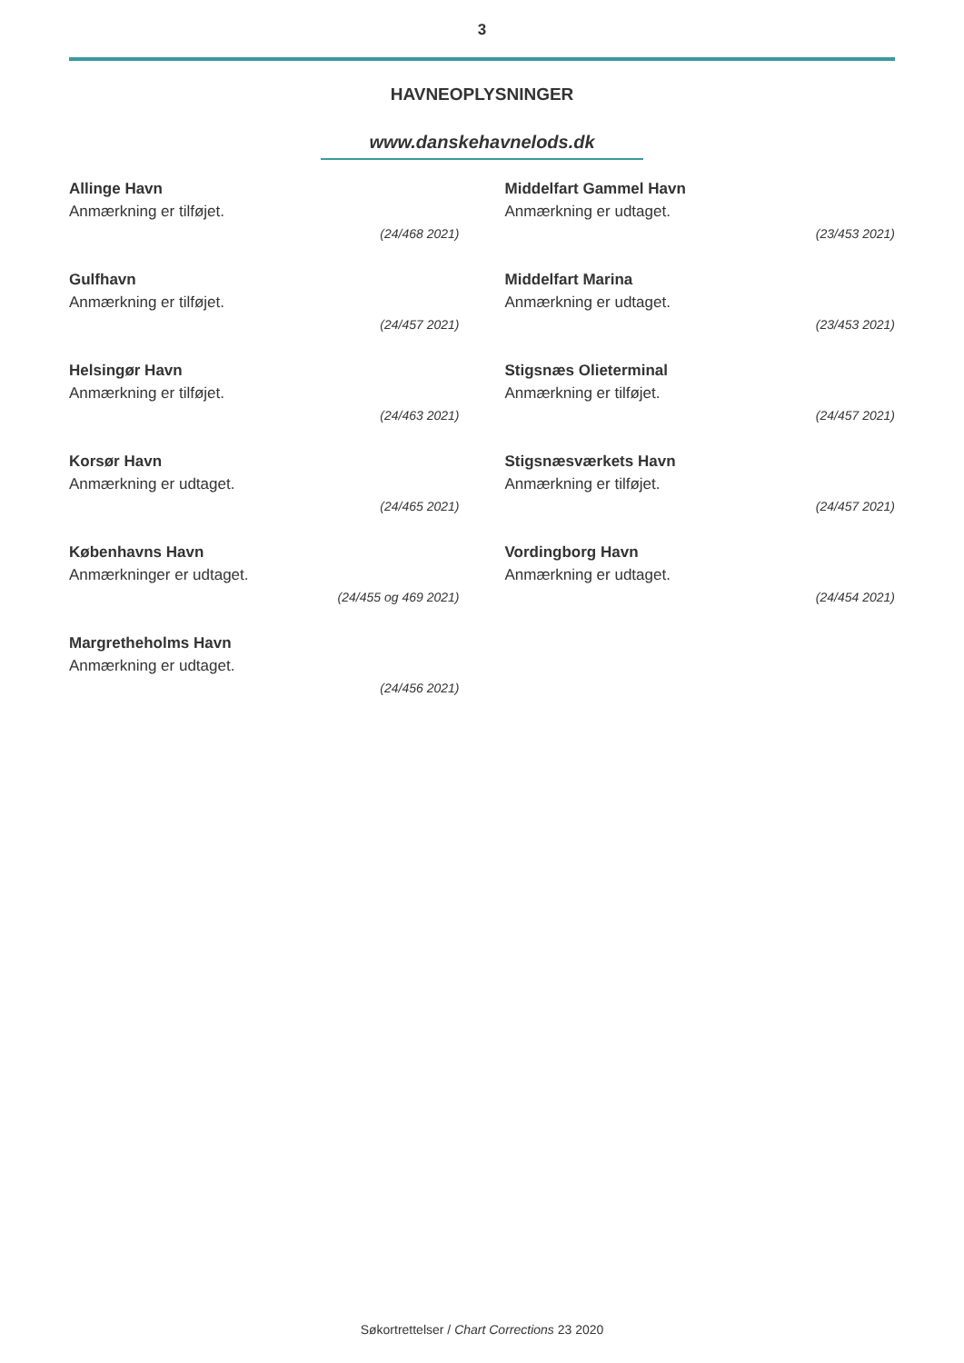3
HAVNEOPLYSNINGER
www.danskehavnelods.dk
Allinge Havn
Anmærkning er tilføjet.
(24/468 2021)
Gulfhavn
Anmærkning er tilføjet.
(24/457 2021)
Helsingør Havn
Anmærkning er tilføjet.
(24/463 2021)
Korsør Havn
Anmærkning er udtaget.
(24/465 2021)
Københavns Havn
Anmærkninger er udtaget.
(24/455 og 469 2021)
Margretheholms Havn
Anmærkning er udtaget.
(24/456 2021)
Middelfart Gammel Havn
Anmærkning er udtaget.
(23/453 2021)
Middelfart Marina
Anmærkning er udtaget.
(23/453 2021)
Stigsnæs Olieterminal
Anmærkning er tilføjet.
(24/457 2021)
Stigsnæsværkets Havn
Anmærkning er tilføjet.
(24/457 2021)
Vordingborg Havn
Anmærkning er udtaget.
(24/454 2021)
Søkortrettelser / Chart Corrections 23 2020